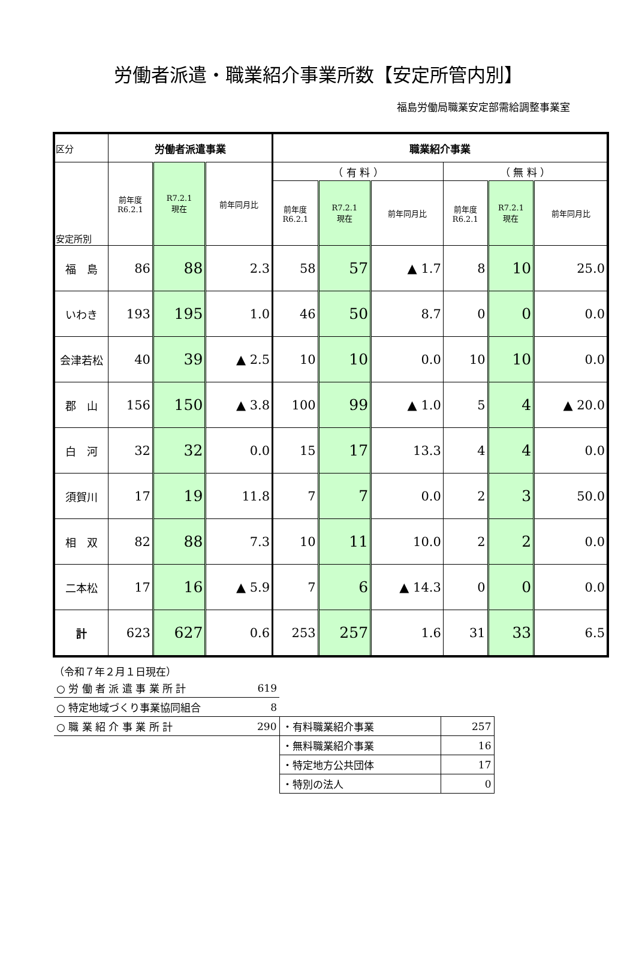労働者派遣・職業紹介事業所数【安定所管内別】
福島労働局職業安定部需給調整事業室
| 区分 | 労働者派遣事業 | | | 職業紹介事業 | | | | | |
| --- | --- | --- | --- | --- | --- | --- | --- | --- | --- |
| 安定所別 | 前年度 R6.2.1 | R7.2.1 現在 | 前年同月比 | （ 有 料 ） | | | （ 無 料 ） | | |
| | | | | 前年度 R6.2.1 | R7.2.1 現在 | 前年同月比 | 前年度 R6.2.1 | R7.2.1 現在 | 前年同月比 |
| 福 島 | 86 | 88 | 2.3 | 58 | 57 | ▲ 1.7 | 8 | 10 | 25.0 |
| いわき | 193 | 195 | 1.0 | 46 | 50 | 8.7 | 0 | 0 | 0.0 |
| 会津若松 | 40 | 39 | ▲ 2.5 | 10 | 10 | 0.0 | 10 | 10 | 0.0 |
| 郡 山 | 156 | 150 | ▲ 3.8 | 100 | 99 | ▲ 1.0 | 5 | 4 | ▲ 20.0 |
| 白 河 | 32 | 32 | 0.0 | 15 | 17 | 13.3 | 4 | 4 | 0.0 |
| 須賀川 | 17 | 19 | 11.8 | 7 | 7 | 0.0 | 2 | 3 | 50.0 |
| 相 双 | 82 | 88 | 7.3 | 10 | 11 | 10.0 | 2 | 2 | 0.0 |
| 二本松 | 17 | 16 | ▲ 5.9 | 7 | 6 | ▲ 14.3 | 0 | 0 | 0.0 |
| 計 | 623 | 627 | 0.6 | 253 | 257 | 1.6 | 31 | 33 | 6.5 |
（令和７年２月１日現在）
| ○ 労 働 者 派 遣 事 業 所 計 | 619 | | |
| ○ 特定地域づくり事業協同組合 | 8 | | |
| ○ 職 業 紹 介 事 業 所 計 | 290 | ・有料職業紹介事業 | 257 |
| | | ・無料職業紹介事業 | 16 |
| | | ・特定地方公共団体 | 17 |
| | | ・特別の法人 | 0 |